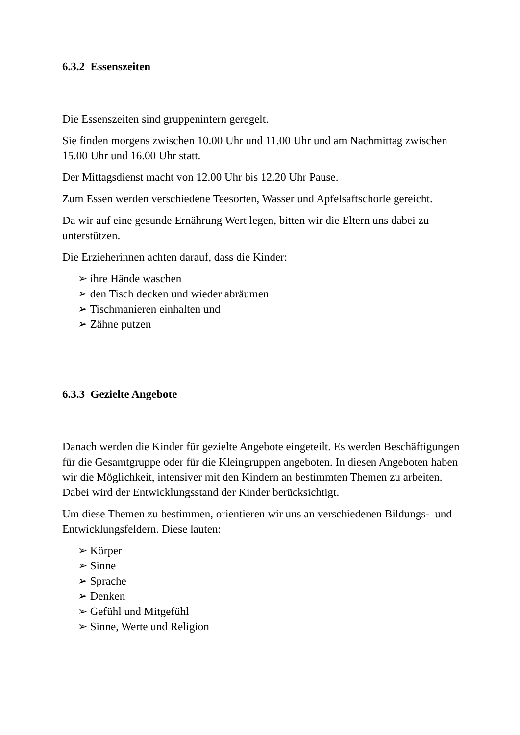6.3.2 Essenszeiten
Die Essenszeiten sind gruppenintern geregelt.
Sie finden morgens zwischen 10.00 Uhr und 11.00 Uhr und am Nachmittag zwischen 15.00 Uhr und 16.00 Uhr statt.
Der Mittagsdienst macht von 12.00 Uhr bis 12.20 Uhr Pause.
Zum Essen werden verschiedene Teesorten, Wasser und Apfelsaftschorle gereicht.
Da wir auf eine gesunde Ernährung Wert legen, bitten wir die Eltern uns dabei zu unterstützen.
Die Erzieherinnen achten darauf, dass die Kinder:
➢ ihre Hände waschen
➢ den Tisch decken und wieder abräumen
➢ Tischmanieren einhalten und
➢ Zähne putzen
6.3.3 Gezielte Angebote
Danach werden die Kinder für gezielte Angebote eingeteilt. Es werden Beschäftigungen für die Gesamtgruppe oder für die Kleingruppen angeboten. In diesen Angeboten haben wir die Möglichkeit, intensiver mit den Kindern an bestimmten Themen zu arbeiten. Dabei wird der Entwicklungsstand der Kinder berücksichtigt.
Um diese Themen zu bestimmen, orientieren wir uns an verschiedenen Bildungs- und Entwicklungsfeldern. Diese lauten:
➢ Körper
➢ Sinne
➢ Sprache
➢ Denken
➢ Gefühl und Mitgefühl
➢ Sinne, Werte und Religion